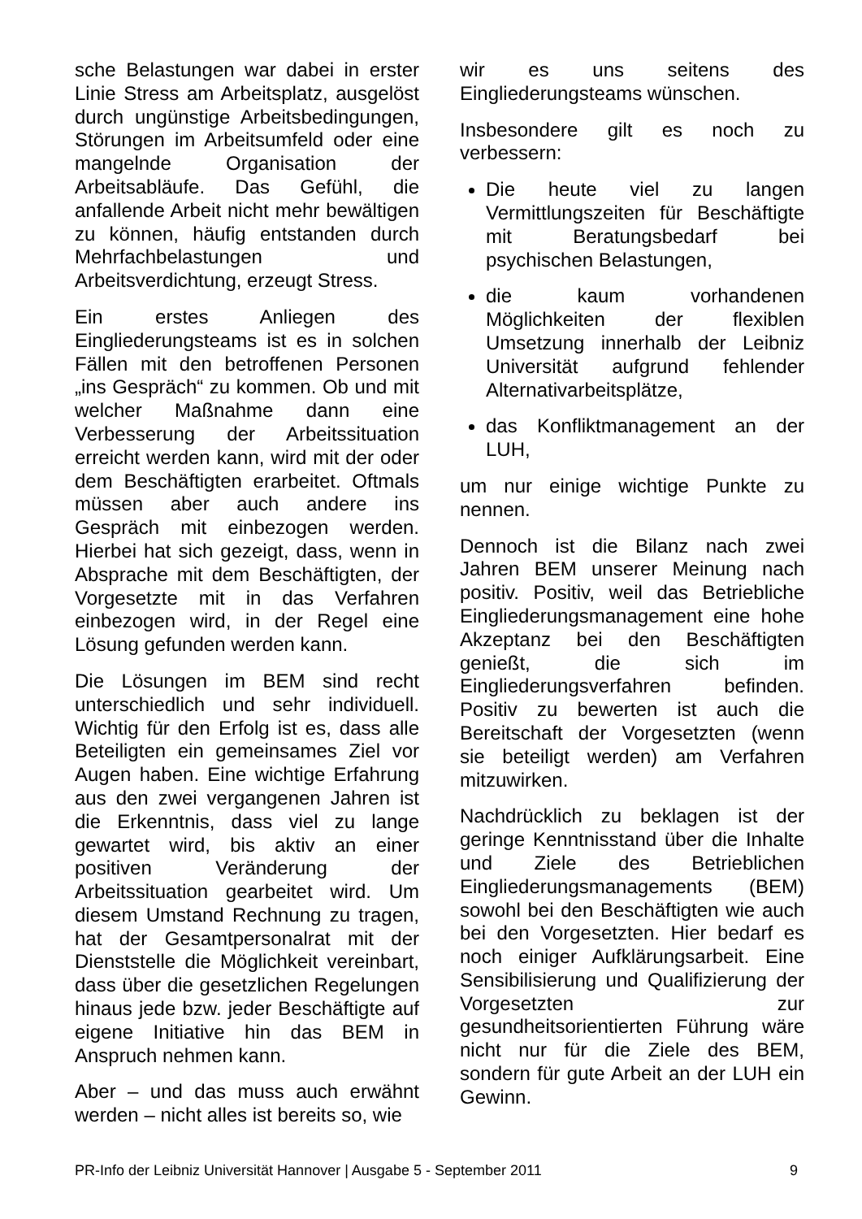sche Belastungen war dabei in erster Linie Stress am Arbeitsplatz, ausgelöst durch ungünstige Arbeitsbedingungen, Störungen im Arbeitsumfeld oder eine mangelnde Organisation der Arbeitsabläufe. Das Gefühl, die anfallende Arbeit nicht mehr bewältigen zu können, häufig entstanden durch Mehrfachbelastungen und Arbeitsverdichtung, erzeugt Stress.
Ein erstes Anliegen des Eingliederungsteams ist es in solchen Fällen mit den betroffenen Personen „ins Gespräch“ zu kommen. Ob und mit welcher Maßnahme dann eine Verbesserung der Arbeitssituation erreicht werden kann, wird mit der oder dem Beschäftigten erarbeitet. Oftmals müssen aber auch andere ins Gespräch mit einbezogen werden. Hierbei hat sich gezeigt, dass, wenn in Absprache mit dem Beschäftigten, der Vorgesetzte mit in das Verfahren einbezogen wird, in der Regel eine Lösung gefunden werden kann.
Die Lösungen im BEM sind recht unterschiedlich und sehr individuell. Wichtig für den Erfolg ist es, dass alle Beteiligten ein gemeinsames Ziel vor Augen haben. Eine wichtige Erfahrung aus den zwei vergangenen Jahren ist die Erkenntnis, dass viel zu lange gewartet wird, bis aktiv an einer positiven Veränderung der Arbeitssituation gearbeitet wird. Um diesem Umstand Rechnung zu tragen, hat der Gesamtpersonalrat mit der Dienststelle die Möglichkeit vereinbart, dass über die gesetzlichen Regelungen hinaus jede bzw. jeder Beschäftigte auf eigene Initiative hin das BEM in Anspruch nehmen kann.
Aber – und das muss auch erwähnt werden – nicht alles ist bereits so, wie
wir es uns seitens des Eingliederungsteams wünschen.
Insbesondere gilt es noch zu verbessern:
Die heute viel zu langen Vermittlungszeiten für Beschäftigte mit Beratungsbedarf bei psychischen Belastungen,
die kaum vorhandenen Möglichkeiten der flexiblen Umsetzung innerhalb der Leibniz Universität aufgrund fehlender Alternativarbeitsplätze,
das Konfliktmanagement an der LUH,
um nur einige wichtige Punkte zu nennen.
Dennoch ist die Bilanz nach zwei Jahren BEM unserer Meinung nach positiv. Positiv, weil das Betriebliche Eingliederungsmanagement eine hohe Akzeptanz bei den Beschäftigten genießt, die sich im Eingliederungsverfahren befinden. Positiv zu bewerten ist auch die Bereitschaft der Vorgesetzten (wenn sie beteiligt werden) am Verfahren mitzuwirken.
Nachdrücklich zu beklagen ist der geringe Kenntnisstand über die Inhalte und Ziele des Betrieblichen Eingliederungsmanagements (BEM) sowohl bei den Beschäftigten wie auch bei den Vorgesetzten. Hier bedarf es noch einiger Aufklärungsarbeit. Eine Sensibilisierung und Qualifizierung der Vorgesetzten zur gesundheitsorientierten Führung wäre nicht nur für die Ziele des BEM, sondern für gute Arbeit an der LUH ein Gewinn.
PR-Info der Leibniz Universität Hannover | Ausgabe 5 - September 2011 9